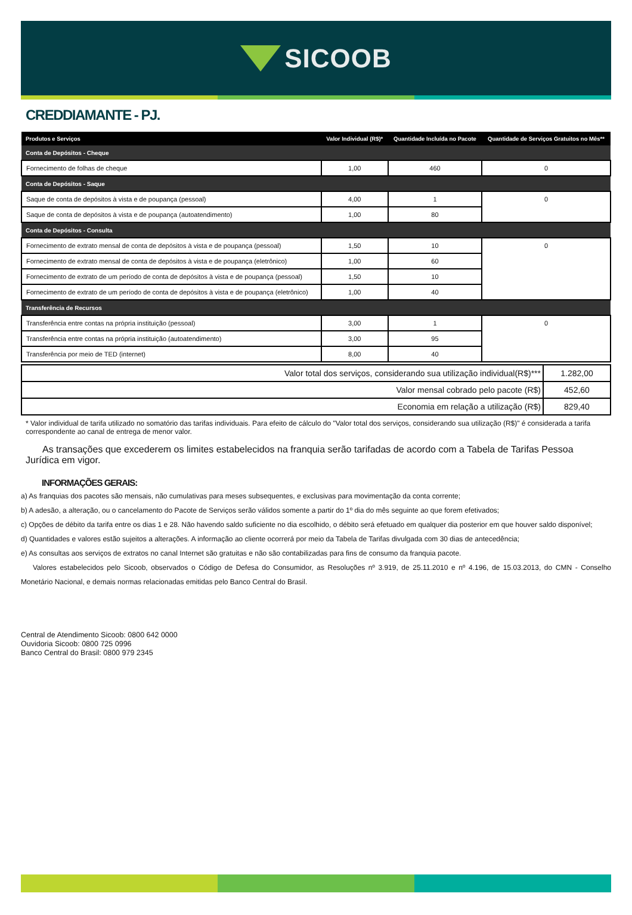SICOOB
CREDDIAMANTE - PJ.
| Produtos e Serviços | Valor Individual (R$)* | Quantidade Incluída no Pacote | Quantidade de Serviços Gratuitos no Mês** |
| --- | --- | --- | --- |
| Conta de Depósitos - Cheque | | | |
| Fornecimento de folhas de cheque | 1,00 | 460 | 0 |
| Conta de Depósitos - Saque | | | |
| Saque de conta de depósitos à vista e de poupança (pessoal) | 4,00 | 1 | 0 |
| Saque de conta de depósitos à vista e de poupança (autoatendimento) | 1,00 | 80 | |
| Conta de Depósitos - Consulta | | | |
| Fornecimento de extrato mensal de conta de depósitos à vista e de poupança (pessoal) | 1,50 | 10 | 0 |
| Fornecimento de extrato mensal de conta de depósitos à vista e de poupança (eletrônico) | 1,00 | 60 | |
| Fornecimento de extrato de um período de conta de depósitos à vista e de poupança (pessoal) | 1,50 | 10 | |
| Fornecimento de extrato de um período de conta de depósitos à vista e de poupança (eletrônico) | 1,00 | 40 | |
| Transferência de Recursos | | | |
| Transferência entre contas na própria instituição (pessoal) | 3,00 | 1 | 0 |
| Transferência entre contas na própria instituição (autoatendimento) | 3,00 | 95 | |
| Transferência por meio de TED (internet) | 8,00 | 40 | |
| Valor total dos serviços, considerando sua utilização individual(R$)*** | 1.282,00 |
| Valor mensal cobrado pelo pacote (R$) | 452,60 |
| Economia em relação a utilização (R$) | 829,40 |
* Valor individual de tarifa utilizado no somatório das tarifas individuais. Para efeito de cálculo do "Valor total dos serviços, considerando sua utilização (R$)" é considerada a tarifa correspondente ao canal de entrega de menor valor.
As transações que excederem os limites estabelecidos na franquia serão tarifadas de acordo com a Tabela de Tarifas Pessoa Jurídica em vigor.
INFORMAÇÕES GERAIS:
a) As franquias dos pacotes são mensais, não cumulativas para meses subsequentes, e exclusivas para movimentação da conta corrente;
b) A adesão, a alteração, ou o cancelamento do Pacote de Serviços serão válidos somente a partir do 1º dia do mês seguinte ao que forem efetivados;
c) Opções de débito da tarifa entre os dias 1 e 28. Não havendo saldo suficiente no dia escolhido, o débito será efetuado em qualquer dia posterior em que houver saldo disponível;
d) Quantidades e valores estão sujeitos a alterações. A informação ao cliente ocorrerá por meio da Tabela de Tarifas divulgada com 30 dias de antecedência;
e) As consultas aos serviços de extratos no canal Internet são gratuitas e não são contabilizadas para fins de consumo da franquia pacote.
Valores estabelecidos pelo Sicoob, observados o Código de Defesa do Consumidor, as Resoluções nº 3.919, de 25.11.2010 e nº 4.196, de 15.03.2013, do CMN - Conselho Monetário Nacional, e demais normas relacionadas emitidas pelo Banco Central do Brasil.
Central de Atendimento Sicoob: 0800 642 0000
Ouvidoria Sicoob: 0800 725 0996
Banco Central do Brasil: 0800 979 2345